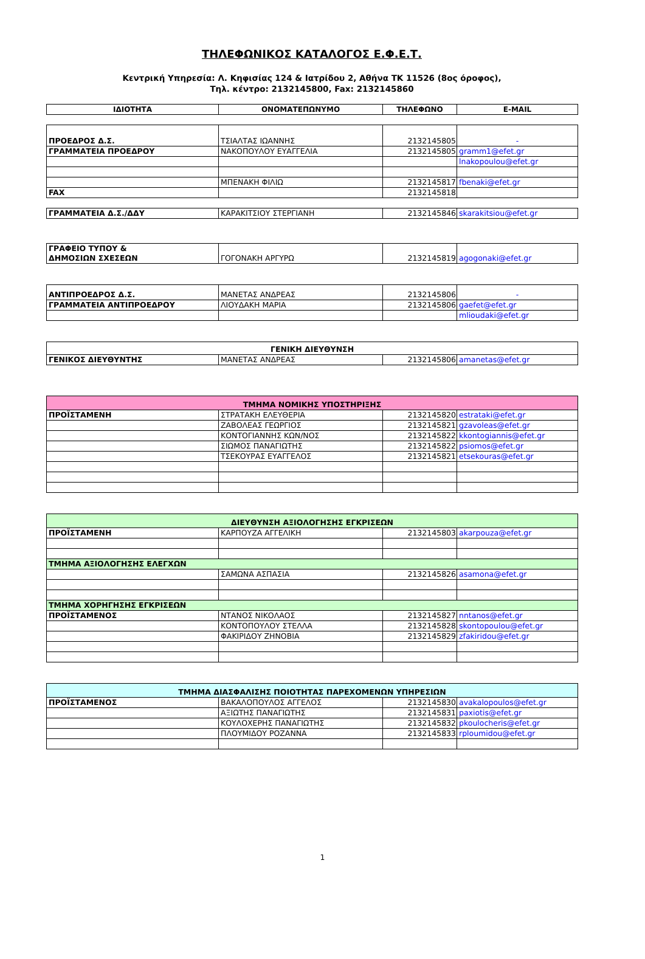ΤΗΛΕΦΩΝΙΚΟΣ ΚΑΤΑΛΟΓΟΣ Ε.Φ.Ε.Τ.
Κεντρική Υπηρεσία: Λ. Κηφισίας 124 & Ιατρίδου 2, Αθήνα ΤΚ 11526 (8ος όροφος),
Τηλ. κέντρο: 2132145800, Fax: 2132145860
| ΙΔΙΟΤΗΤΑ | ΟΝΟΜΑΤΕΠΩΝΥΜΟ | ΤΗΛΕΦΩΝΟ | E-MAIL |
| --- | --- | --- | --- |
| ΠΡΟΕΔΡΟΣ Δ.Σ. | ΤΣΙΑΛΤΑΣ ΙΩΑΝΝΗΣ | 2132145805 | - |
| ΓΡΑΜΜΑΤΕΙΑ ΠΡΟΕΔΡΟΥ | ΝΑΚΟΠΟΥΛΟΥ ΕΥΑΓΓΕΛΙΑ | 2132145805 | gramm1@efet.gr |
| | | | lnakopoulou@efet.gr |
| | ΜΠΕΝΑΚΗ ΦΙΛΙΩ | 2132145817 | fbenaki@efet.gr |
| FAX | | 2132145818 | |
| ΓΡΑΜΜΑΤΕΙΑ Δ.Σ./ΔΔΥ | ΚΑΡΑΚΙΤΣΙΟΥ ΣΤΕΡΓΙΑΝΗ | 2132145846 | skarakitsiou@efet.gr |
| ΓΡΑΦΕΙΟ ΤΥΠΟΥ & ΔΗΜΟΣΙΩΝ ΣΧΕΣΕΩΝ | ΓΟΓΟΝΑΚΗ ΑΡΓΥΡΩ | 2132145819 | agogonaki@efet.gr |
| ΑΝΤΙΠΡΟΕΔΡΟΣ Δ.Σ. | ΜΑΝΕΤΑΣ ΑΝΔΡΕΑΣ | 2132145806 | - |
| ΓΡΑΜΜΑΤΕΙΑ ΑΝΤΙΠΡΟΕΔΡΟΥ | ΛΙΟΥΔΑΚΗ ΜΑΡΙΑ | 2132145806 | gaefet@efet.gr |
| | | | mlioudaki@efet.gr |
| ΓΕΝΙΚΗ ΔΙΕΥΘΥΝΣΗ | | | |
| ΓΕΝΙΚΟΣ ΔΙΕΥΘΥΝΤΗΣ | ΜΑΝΕΤΑΣ ΑΝΔΡΕΑΣ | 2132145806 | amanetas@efet.gr |
| ΤΜΗΜΑ ΝΟΜΙΚΗΣ ΥΠΟΣΤΗΡΙΞΗΣ | | | |
| ΠΡΟΪΣΤΑΜΕΝΗ | ΣΤΡΑΤΑΚΗ ΕΛΕΥΘΕΡΙΑ | 2132145820 | estrataki@efet.gr |
| | ΖΑΒΟΛΕΑΣ ΓΕΩΡΓΙΟΣ | 2132145821 | gzavoleas@efet.gr |
| | ΚΟΝΤΟΓΙΑΝΝΗΣ ΚΩΝ/ΝΟΣ | 2132145822 | kkontogiannis@efet.gr |
| | ΣΙΩΜΟΣ ΠΑΝΑΓΙΩΤΗΣ | 2132145822 | psiomos@efet.gr |
| | ΤΣΕΚΟΥΡΑΣ ΕΥΑΓΓΕΛΟΣ | 2132145821 | etsekouras@efet.gr |
| ΔΙΕΥΘΥΝΣΗ ΑΞΙΟΛΟΓΗΣΗΣ ΕΓΚΡΙΣΕΩΝ | | | |
| ΠΡΟΪΣΤΑΜΕΝΗ | ΚΑΡΠΟΥΖΑ ΑΓΓΕΛΙΚΗ | 2132145803 | akarpouza@efet.gr |
| ΤΜΗΜΑ ΑΞΙΟΛΟΓΗΣΗΣ ΕΛΕΓΧΩΝ | | | |
| | ΣΑΜΩΝΑ ΑΣΠΑΣΙΑ | 2132145826 | asamona@efet.gr |
| ΤΜΗΜΑ ΧΟΡΗΓΗΣΗΣ ΕΓΚΡΙΣΕΩΝ | | | |
| ΠΡΟΪΣΤΑΜΕΝΟΣ | ΝΤΑΝΟΣ ΝΙΚΟΛΑΟΣ | 2132145827 | nntanos@efet.gr |
| | ΚΟΝΤΟΠΟΥΛΟΥ ΣΤΕΛΛΑ | 2132145828 | skontopoulou@efet.gr |
| | ΦΑΚΙΡΙΔΟΥ ΖΗΝΟΒΙΑ | 2132145829 | zfakiridou@efet.gr |
| ΤΜΗΜΑ ΔΙΑΣΦΑΛΙΣΗΣ ΠΟΙΟΤΗΤΑΣ ΠΑΡΕΧΟΜΕΝΩΝ ΥΠΗΡΕΣΙΩΝ | | | |
| ΠΡΟΪΣΤΑΜΕΝΟΣ | ΒΑΚΑΛΟΠΟΥΛΟΣ ΑΓΓΕΛΟΣ | 2132145830 | avakalopoulos@efet.gr |
| | ΑΞΙΩΤΗΣ ΠΑΝΑΓΙΩΤΗΣ | 2132145831 | paxiotis@efet.gr |
| | ΚΟΥΛΟΧΕΡΗΣ ΠΑΝΑΓΙΩΤΗΣ | 2132145832 | pkoulocheris@efet.gr |
| | ΠΛΟΥΜΙΔΟΥ ΡΟΖΑΝΝΑ | 2132145833 | rploumidou@efet.gr |
1